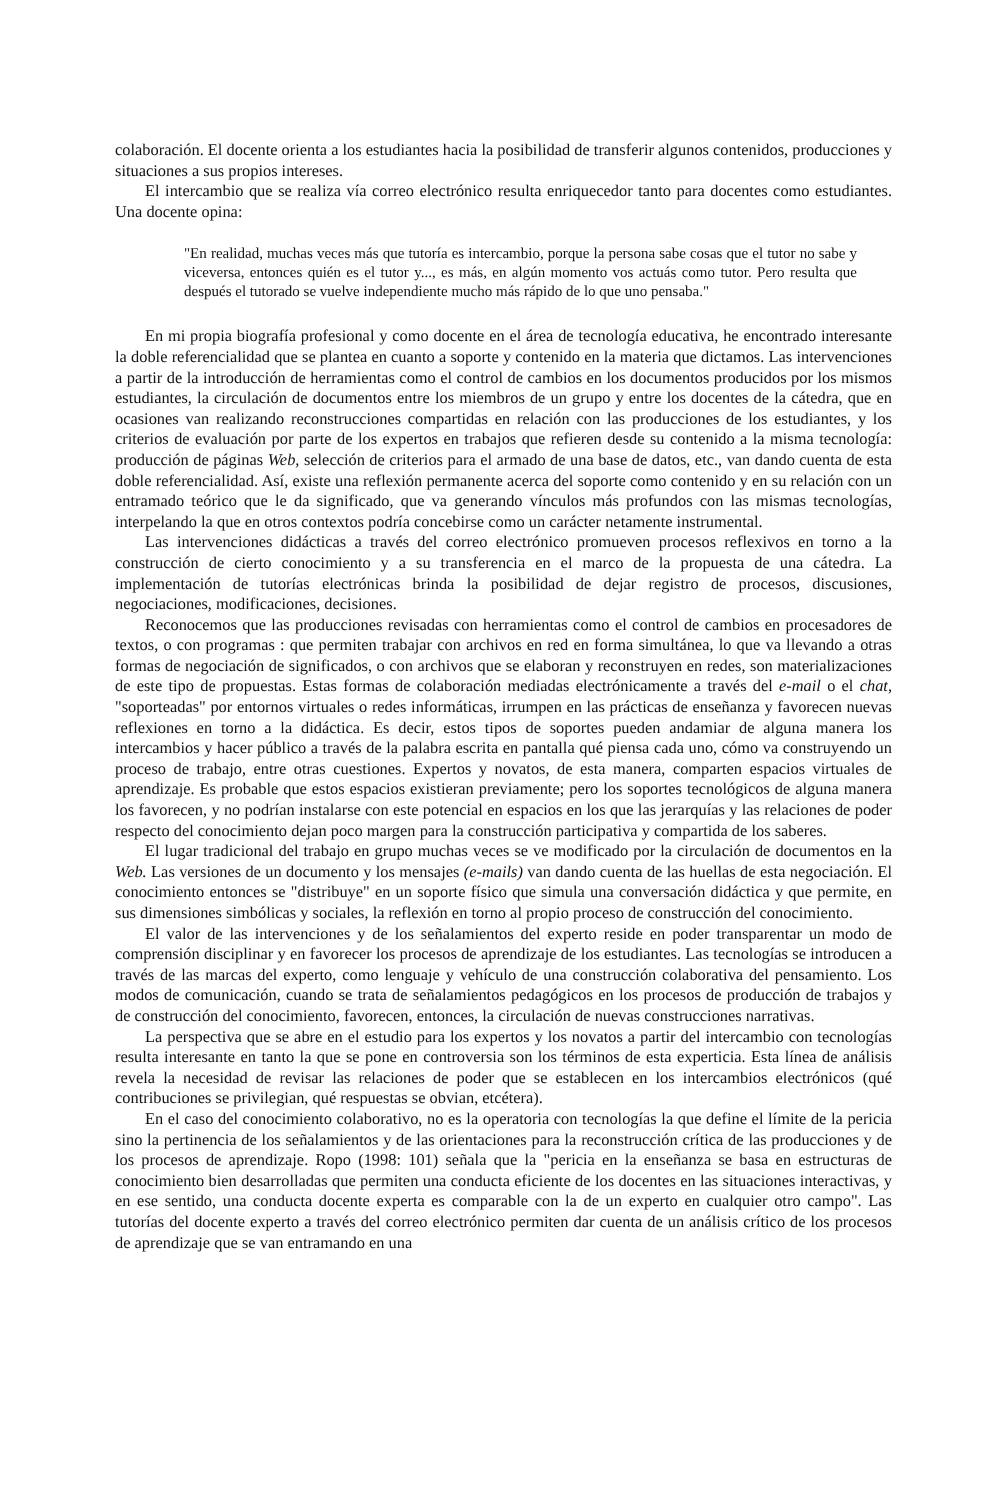colaboración. El docente orienta a los estudiantes hacia la posibilidad de transferir algunos contenidos, producciones y situaciones a sus propios intereses.
El intercambio que se realiza vía correo electrónico resulta enriquecedor tanto para docentes como estudiantes. Una docente opina:
"En realidad, muchas veces más que tutoría es intercambio, porque la persona sabe cosas que el tutor no sabe y viceversa, entonces quién es el tutor y..., es más, en algún momento vos actuás como tutor. Pero resulta que después el tutorado se vuelve independiente mucho más rápido de lo que uno pensaba."
En mi propia biografía profesional y como docente en el área de tecnología educativa, he encontrado interesante la doble referencialidad que se plantea en cuanto a soporte y contenido en la materia que dictamos. Las intervenciones a partir de la introducción de herramientas como el control de cambios en los documentos producidos por los mismos estudiantes, la circulación de documentos entre los miembros de un grupo y entre los docentes de la cátedra, que en ocasiones van realizando reconstrucciones compartidas en relación con las producciones de los estudiantes, y los criterios de evaluación por parte de los expertos en trabajos que refieren desde su contenido a la misma tecnología: producción de páginas Web, selección de criterios para el armado de una base de datos, etc., van dando cuenta de esta doble referencialidad. Así, existe una reflexión permanente acerca del soporte como contenido y en su relación con un entramado teórico que le da significado, que va generando vínculos más profundos con las mismas tecnologías, interpelando la que en otros contextos podría concebirse como un carácter netamente instrumental.
Las intervenciones didácticas a través del correo electrónico promueven procesos reflexivos en torno a la construcción de cierto conocimiento y a su transferencia en el marco de la propuesta de una cátedra. La implementación de tutorías electrónicas brinda la posibilidad de dejar registro de procesos, discusiones, negociaciones, modificaciones, decisiones.
Reconocemos que las producciones revisadas con herramientas como el control de cambios en procesadores de textos, o con programas : que permiten trabajar con archivos en red en forma simultánea, lo que va llevando a otras formas de negociación de significados, o con archivos que se elaboran y reconstruyen en redes, son materializaciones de este tipo de propuestas. Estas formas de colaboración mediadas electrónicamente a través del e-mail o el chat, "soporteadas" por entornos virtuales o redes informáticas, irrumpen en las prácticas de enseñanza y favorecen nuevas reflexiones en torno a la didáctica. Es decir, estos tipos de soportes pueden andamiar de alguna manera los intercambios y hacer público a través de la palabra escrita en pantalla qué piensa cada uno, cómo va construyendo un proceso de trabajo, entre otras cuestiones. Expertos y novatos, de esta manera, comparten espacios virtuales de aprendizaje. Es probable que estos espacios existieran previamente; pero los soportes tecnológicos de alguna manera los favorecen, y no podrían instalarse con este potencial en espacios en los que las jerarquías y las relaciones de poder respecto del conocimiento dejan poco margen para la construcción participativa y compartida de los saberes.
El lugar tradicional del trabajo en grupo muchas veces se ve modificado por la circulación de documentos en la Web. Las versiones de un documento y los mensajes (e-mails) van dando cuenta de las huellas de esta negociación. El conocimiento entonces se "distribuye" en un soporte físico que simula una conversación didáctica y que permite, en sus dimensiones simbólicas y sociales, la reflexión en torno al propio proceso de construcción del conocimiento.
El valor de las intervenciones y de los señalamientos del experto reside en poder transparentar un modo de comprensión disciplinar y en favorecer los procesos de aprendizaje de los estudiantes. Las tecnologías se introducen a través de las marcas del experto, como lenguaje y vehículo de una construcción colaborativa del pensamiento. Los modos de comunicación, cuando se trata de señalamientos pedagógicos en los procesos de producción de trabajos y de construcción del conocimiento, favorecen, entonces, la circulación de nuevas construcciones narrativas.
La perspectiva que se abre en el estudio para los expertos y los novatos a partir del intercambio con tecnologías resulta interesante en tanto la que se pone en controversia son los términos de esta experticia. Esta línea de análisis revela la necesidad de revisar las relaciones de poder que se establecen en los intercambios electrónicos (qué contribuciones se privilegian, qué respuestas se obvian, etcétera).
En el caso del conocimiento colaborativo, no es la operatoria con tecnologías la que define el límite de la pericia sino la pertinencia de los señalamientos y de las orientaciones para la reconstrucción crítica de las producciones y de los procesos de aprendizaje. Ropo (1998: 101) señala que la "pericia en la enseñanza se basa en estructuras de conocimiento bien desarrolladas que permiten una conducta eficiente de los docentes en las situaciones interactivas, y en ese sentido, una conducta docente experta es comparable con la de un experto en cualquier otro campo". Las tutorías del docente experto a través del correo electrónico permiten dar cuenta de un análisis crítico de los procesos de aprendizaje que se van entramando en una